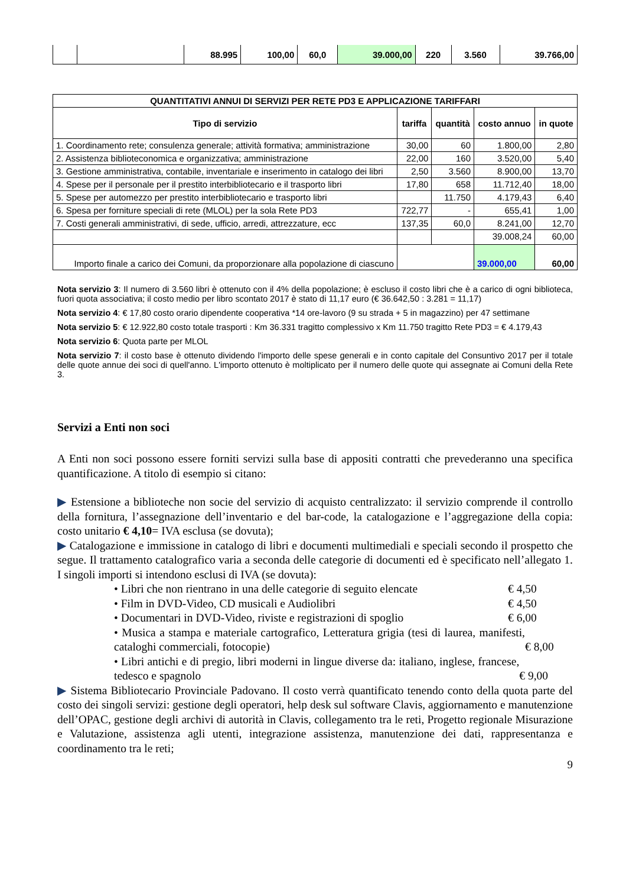| | | 88.995 | 100,00 | 60,0 | 39.000,00 | 220 | 3.560 | 39.766,00 |
| QUANTITATIVI ANNUI DI SERVIZI PER RETE PD3 E APPLICAZIONE TARIFFARI | | | | |
| --- | --- | --- | --- | --- |
| Tipo di servizio | tariffa | quantità | costo annuo | in quote |
| 1. Coordinamento rete; consulenza generale; attività formativa; amministrazione | 30,00 | 60 | 1.800,00 | 2,80 |
| 2. Assistenza biblioteconomica e organizzativa; amministrazione | 22,00 | 160 | 3.520,00 | 5,40 |
| 3. Gestione amministrativa, contabile, inventariale e inserimento in catalogo dei libri | 2,50 | 3.560 | 8.900,00 | 13,70 |
| 4. Spese per il personale per il prestito interbibliotecario e il trasporto libri | 17,80 | 658 | 11.712,40 | 18,00 |
| 5. Spese per automezzo per prestito interbibliotecario e trasporto libri | | 11.750 | 4.179,43 | 6,40 |
| 6. Spesa per forniture speciali di rete (MLOL) per la sola Rete PD3 | 722,77 | - | 655,41 | 1,00 |
| 7. Costi generali amministrativi, di sede, ufficio, arredi, attrezzature, ecc | 137,35 | 60,0 | 8.241,00 | 12,70 |
| | | | 39.008,24 | 60,00 |
| Importo finale a carico dei Comuni, da proporzionare alla popolazione di ciascuno | | | 39.000,00 | 60,00 |
Nota servizio 3: Il numero di 3.560 libri è ottenuto con il 4% della popolazione; è escluso il costo libri che è a carico di ogni biblioteca, fuori quota associativa; il costo medio per libro scontato 2017 è stato di 11,17 euro (€ 36.642,50 : 3.281 = 11,17)
Nota servizio 4: € 17,80 costo orario dipendente cooperativa *14 ore-lavoro (9 su strada + 5 in magazzino) per 47 settimane
Nota servizio 5: € 12.922,80 costo totale trasporti : Km 36.331 tragitto complessivo x Km 11.750 tragitto Rete PD3 = € 4.179,43
Nota servizio 6: Quota parte per MLOL
Nota servizio 7: il costo base è ottenuto dividendo l'importo delle spese generali e in conto capitale del Consuntivo 2017 per il totale delle quote annue dei soci di quell'anno. L'importo ottenuto è moltiplicato per il numero delle quote qui assegnate ai Comuni della Rete 3.
Servizi a Enti non soci
A Enti non soci possono essere forniti servizi sulla base di appositi contratti che prevederanno una specifica quantificazione. A titolo di esempio si citano:
▶ Estensione a biblioteche non socie del servizio di acquisto centralizzato: il servizio comprende il controllo della fornitura, l’assegnazione dell’inventario e del bar-code, la catalogazione e l’aggregazione della copia: costo unitario € 4,10= IVA esclusa (se dovuta);
▶ Catalogazione e immissione in catalogo di libri e documenti multimediali e speciali secondo il prospetto che segue. Il trattamento catalografico varia a seconda delle categorie di documenti ed è specificato nell’allegato 1. I singoli importi si intendono esclusi di IVA (se dovuta):
• Libri che non rientrano in una delle categorie di seguito elencate € 4,50
• Film in DVD-Video, CD musicali e Audiolibri € 4,50
• Documentari in DVD-Video, riviste e registrazioni di spoglio € 6,00
• Musica a stampa e materiale cartografico, Letteratura grigia (tesi di laurea, manifesti, cataloghi commerciali, fotocopie) € 8,00
• Libri antichi e di pregio, libri moderni in lingue diverse da: italiano, inglese, francese, tedesco e spagnolo € 9,00
▶ Sistema Bibliotecario Provinciale Padovano. Il costo verrà quantificato tenendo conto della quota parte del costo dei singoli servizi: gestione degli operatori, help desk sul software Clavis, aggiornamento e manutenzione dell’OPAC, gestione degli archivi di autorità in Clavis, collegamento tra le reti, Progetto regionale Misurazione e Valutazione, assistenza agli utenti, integrazione assistenza, manutenzione dei dati, rappresentanza e coordinamento tra le reti;
9